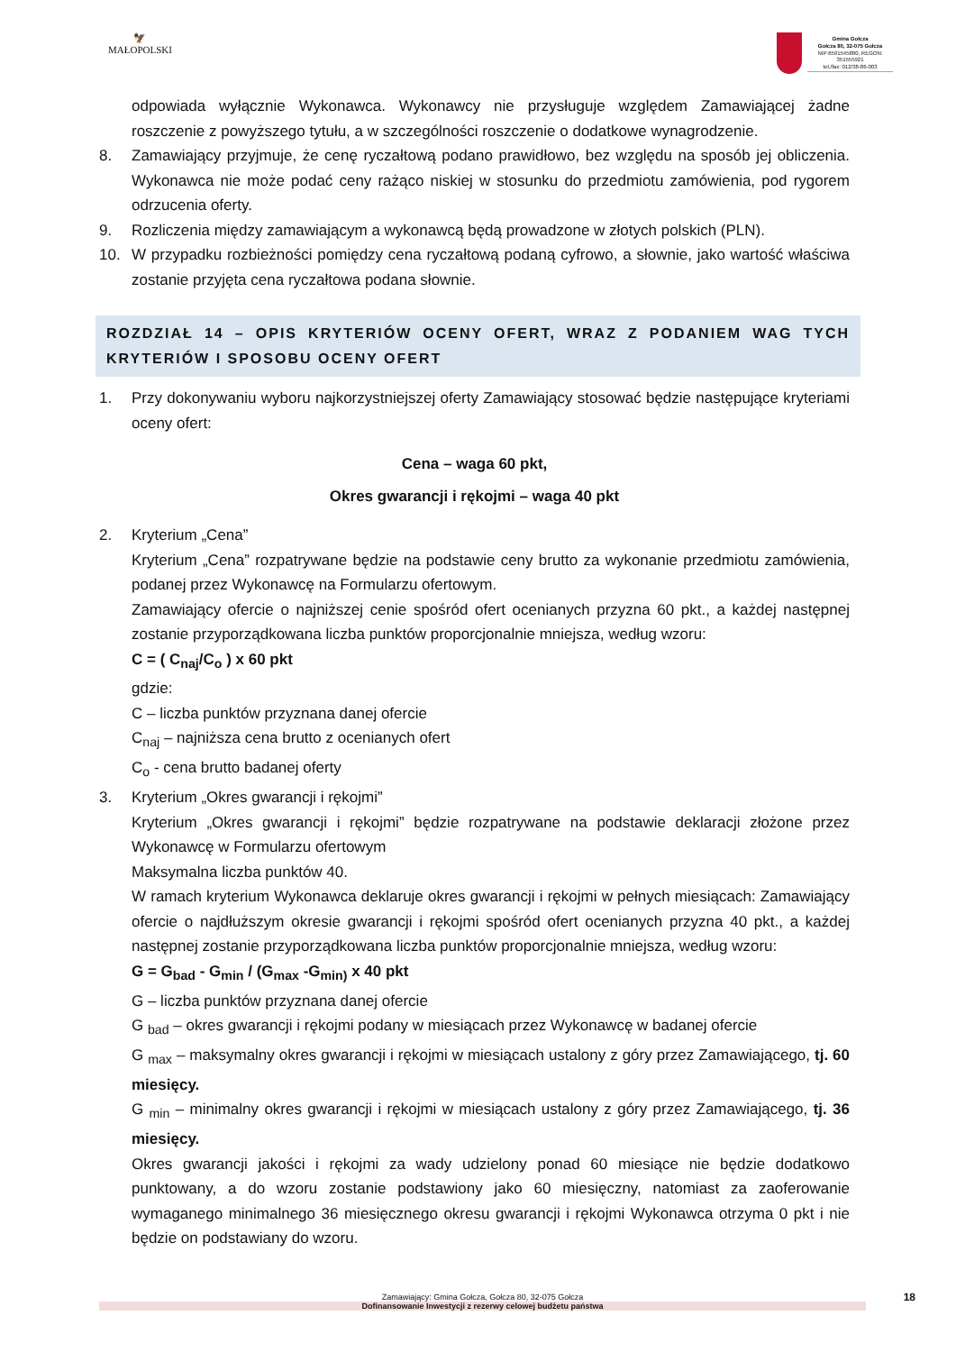🦅
MAŁOPOLSKI
Gmina Gołcza
Gołcza 80, 32-075 Gołcza
NIP:6591545880, REGON: 351555921
tel./fax: 012/38-86-003
odpowiada wyłącznie Wykonawca. Wykonawcy nie przysługuje względem Zamawiającej żadne roszczenie z powyższego tytułu, a w szczególności roszczenie o dodatkowe wynagrodzenie.
8. Zamawiający przyjmuje, że cenę ryczałtową podano prawidłowo, bez względu na sposób jej obliczenia. Wykonawca nie może podać ceny rażąco niskiej w stosunku do przedmiotu zamówienia, pod rygorem odrzucenia oferty.
9. Rozliczenia między zamawiającym a wykonawcą będą prowadzone w złotych polskich (PLN).
10. W przypadku rozbieżności pomiędzy cena ryczałtową podaną cyfrowo, a słownie, jako wartość właściwa zostanie przyjęta cena ryczałtowa podana słownie.
ROZDZIAŁ 14 – OPIS KRYTERIÓW OCENY OFERT, WRAZ Z PODANIEM WAG TYCH KRYTERIÓW I SPOSOBU OCENY OFERT
1. Przy dokonywaniu wyboru najkorzystniejszej oferty Zamawiający stosować będzie następujące kryteriami oceny ofert:
Cena – waga 60 pkt,
Okres gwarancji i rękojmi – waga 40 pkt
2. Kryterium „Cena”
Kryterium „Cena” rozpatrywane będzie na podstawie ceny brutto za wykonanie przedmiotu zamówienia, podanej przez Wykonawcę na Formularzu ofertowym.
Zamawiający ofercie o najniższej cenie spośród ofert ocenianych przyzna 60 pkt., a każdej następnej zostanie przyporządkowana liczba punktów proporcjonalnie mniejsza, według wzoru:
C = ( C<sub>naj</sub>/C<sub>o</sub> ) x 60 pkt
gdzie:
C – liczba punktów przyznana danej ofercie
C<sub>naj</sub> – najniższa cena brutto z ocenianych ofert
C<sub>o</sub> - cena brutto badanej oferty
3. Kryterium „Okres gwarancji i rękojmi”
Kryterium „Okres gwarancji i rękojmi” będzie rozpatrywane na podstawie deklaracji złożone przez Wykonawcę w Formularzu ofertowym
Maksymalna liczba punktów 40.
W ramach kryterium Wykonawca deklaruje okres gwarancji i rękojmi w pełnych miesiącach: Zamawiający ofercie o najdłuższym okresie gwarancji i rękojmi spośród ofert ocenianych przyzna 40 pkt., a każdej następnej zostanie przyporządkowana liczba punktów proporcjonalnie mniejsza, według wzoru:
G = G<sub>bad</sub> - G<sub>min</sub> / (G<sub>max</sub> -G<sub>min)</sub> x 40 pkt
G – liczba punktów przyznana danej ofercie
G <sub>bad</sub> – okres gwarancji i rękojmi podany w miesiącach przez Wykonawcę w badanej ofercie
G <sub>max</sub> – maksymalny okres gwarancji i rękojmi w miesiącach ustalony z góry przez Zamawiającego, tj. 60 miesięcy.
G <sub>min</sub> – minimalny okres gwarancji i rękojmi w miesiącach ustalony z góry przez Zamawiającego, tj. 36 miesięcy.
Okres gwarancji jakości i rękojmi za wady udzielony ponad 60 miesiące nie będzie dodatkowo punktowany, a do wzoru zostanie podstawiony jako 60 miesięczny, natomiast za zaoferowanie wymaganego minimalnego 36 miesięcznego okresu gwarancji i rękojmi Wykonawca otrzyma 0 pkt i nie będzie on podstawiany do wzoru.
Zamawiający: Gmina Gołcza, Gołcza 80, 32-075 Gołcza
Dofinansowanie Inwestycji z rezerwy celowej budżetu państwa
18